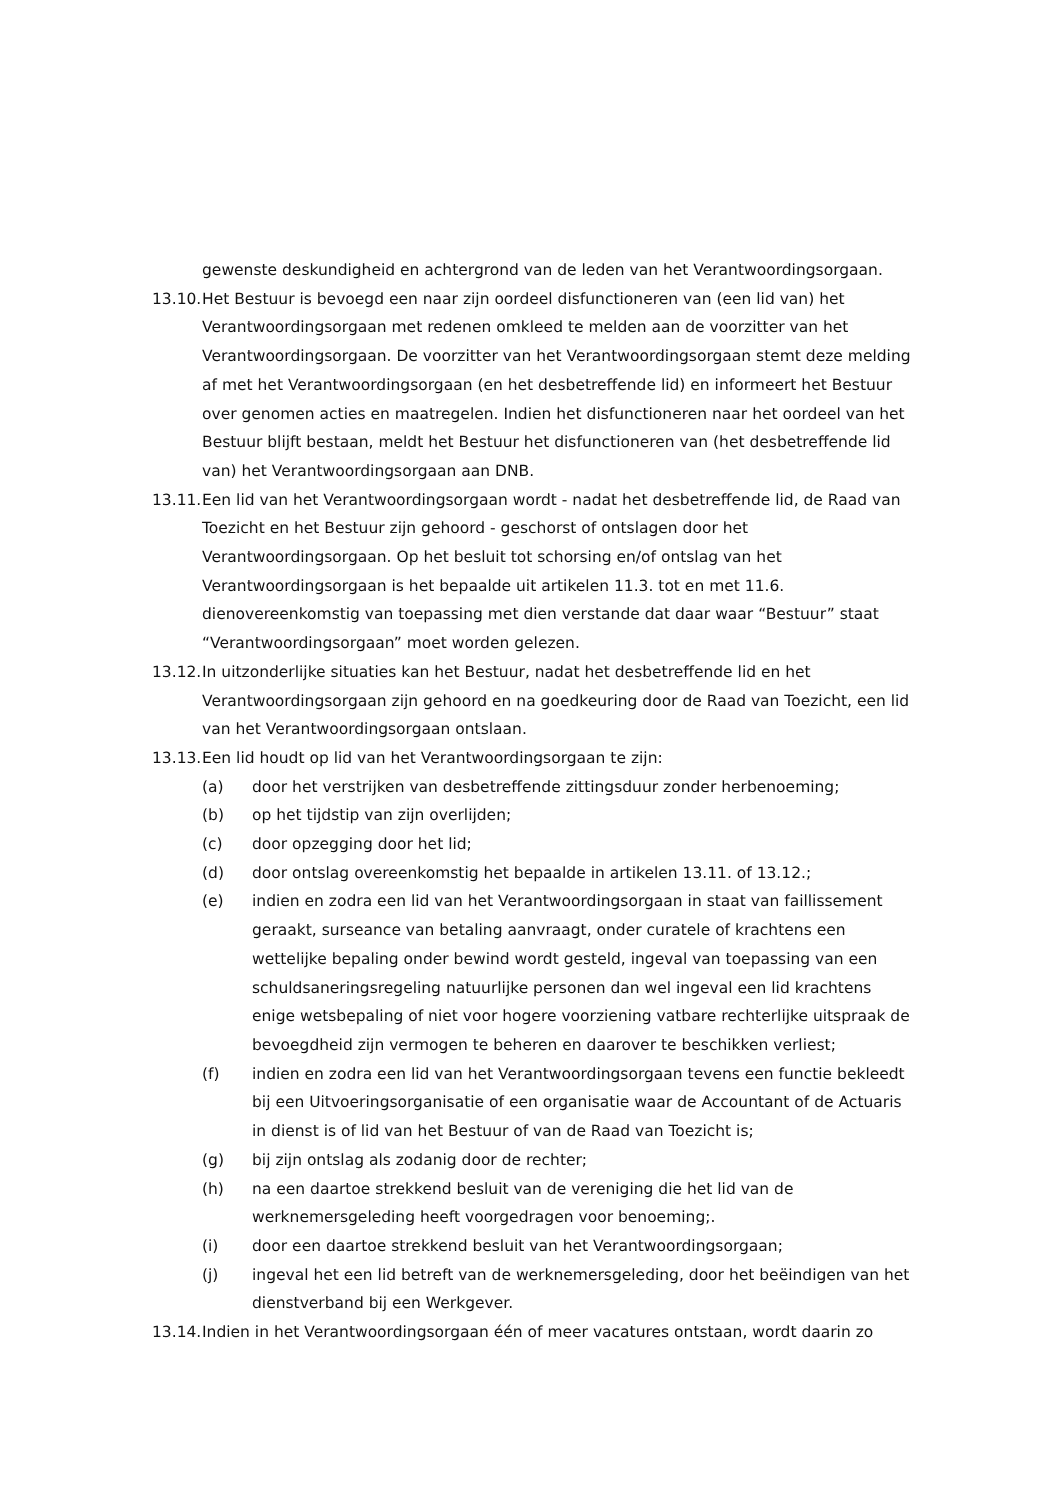gewenste deskundigheid en achtergrond van de leden van het Verantwoordingsorgaan.
13.10.
Het Bestuur is bevoegd een naar zijn oordeel disfunctioneren van (een lid van) het Verantwoordingsorgaan met redenen omkleed te melden aan de voorzitter van het Verantwoordingsorgaan. De voorzitter van het Verantwoordingsorgaan stemt deze melding af met het Verantwoordingsorgaan (en het desbetreffende lid) en informeert het Bestuur over genomen acties en maatregelen. Indien het disfunctioneren naar het oordeel van het Bestuur blijft bestaan, meldt het Bestuur het disfunctioneren van (het desbetreffende lid van) het Verantwoordingsorgaan aan DNB.
13.11.
Een lid van het Verantwoordingsorgaan wordt - nadat het desbetreffende lid, de Raad van Toezicht en het Bestuur zijn gehoord - geschorst of ontslagen door het Verantwoordingsorgaan. Op het besluit tot schorsing en/of ontslag van het Verantwoordingsorgaan is het bepaalde uit artikelen 11.3. tot en met 11.6. dienovereenkomstig van toepassing met dien verstande dat daar waar “Bestuur” staat “Verantwoordingsorgaan” moet worden gelezen.
13.12.
In uitzonderlijke situaties kan het Bestuur, nadat het desbetreffende lid en het Verantwoordingsorgaan zijn gehoord en na goedkeuring door de Raad van Toezicht, een lid van het Verantwoordingsorgaan ontslaan.
13.13.
Een lid houdt op lid van het Verantwoordingsorgaan te zijn:
(a) door het verstrijken van desbetreffende zittingsduur zonder herbenoeming;
(b) op het tijdstip van zijn overlijden;
(c) door opzegging door het lid;
(d) door ontslag overeenkomstig het bepaalde in artikelen 13.11. of 13.12.;
(e) indien en zodra een lid van het Verantwoordingsorgaan in staat van faillissement geraakt, surseance van betaling aanvraagt, onder curatele of krachtens een wettelijke bepaling onder bewind wordt gesteld, ingeval van toepassing van een schuldsaneringsregeling natuurlijke personen dan wel ingeval een lid krachtens enige wetsbepaling of niet voor hogere voorziening vatbare rechterlijke uitspraak de bevoegdheid zijn vermogen te beheren en daarover te beschikken verliest;
(f) indien en zodra een lid van het Verantwoordingsorgaan tevens een functie bekleedt bij een Uitvoeringsorganisatie of een organisatie waar de Accountant of de Actuaris in dienst is of lid van het Bestuur of van de Raad van Toezicht is;
(g) bij zijn ontslag als zodanig door de rechter;
(h) na een daartoe strekkend besluit van de vereniging die het lid van de werknemersgeleding heeft voorgedragen voor benoeming;.
(i) door een daartoe strekkend besluit van het Verantwoordingsorgaan;
(j) ingeval het een lid betreft van de werknemersgeleding, door het beëindigen van het dienstverband bij een Werkgever.
13.14.
Indien in het Verantwoordingsorgaan één of meer vacatures ontstaan, wordt daarin zo